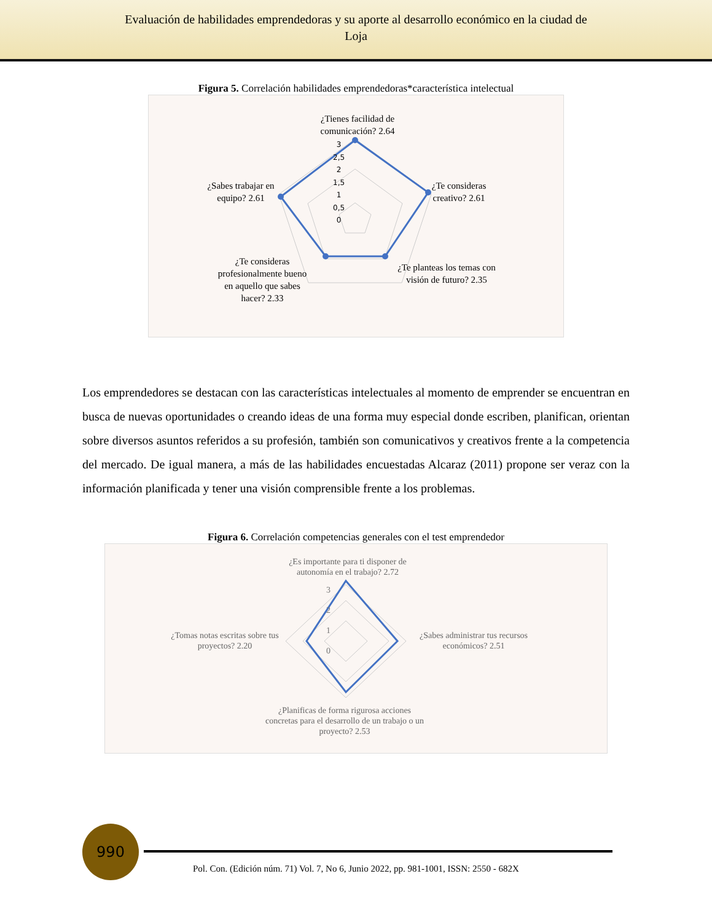Evaluación de habilidades emprendedoras y su aporte al desarrollo económico en la ciudad de
Loja
Figura 5. Correlación habilidades emprendedoras*característica intelectual
3
2,5
2
1,5
1
0,5
0
¿Tienes facilidad de comunicación? 2.64
¿Te consideras creativo? 2.61
¿Te planteas los temas con visión de futuro? 2.35
¿Te consideras profesionalmente bueno en aquello que sabes hacer? 2.33
¿Sabes trabajar en equipo? 2.61
Los emprendedores se destacan con las características intelectuales al momento de emprender se encuentran en busca de nuevas oportunidades o creando ideas de una forma muy especial donde escriben, planifican, orientan sobre diversos asuntos referidos a su profesión, también son comunicativos y creativos frente a la competencia del mercado. De igual manera, a más de las habilidades encuestadas Alcaraz (2011) propone ser veraz con la información planificada y tener una visión comprensible frente a los problemas.
Figura 6. Correlación competencias generales con el test emprendedor
3
2
1
0
¿Es importante para ti disponer de autonomía en el trabajo? 2.72
¿Sabes administrar tus recursos económicos? 2.51
¿Planificas de forma rigurosa acciones concretas para el desarrollo de un trabajo o un proyecto? 2.53
¿Tomas notas escritas sobre tus proyectos? 2.20
990
Pol. Con. (Edición núm. 71) Vol. 7, No 6, Junio 2022, pp. 981-1001, ISSN: 2550 - 682X